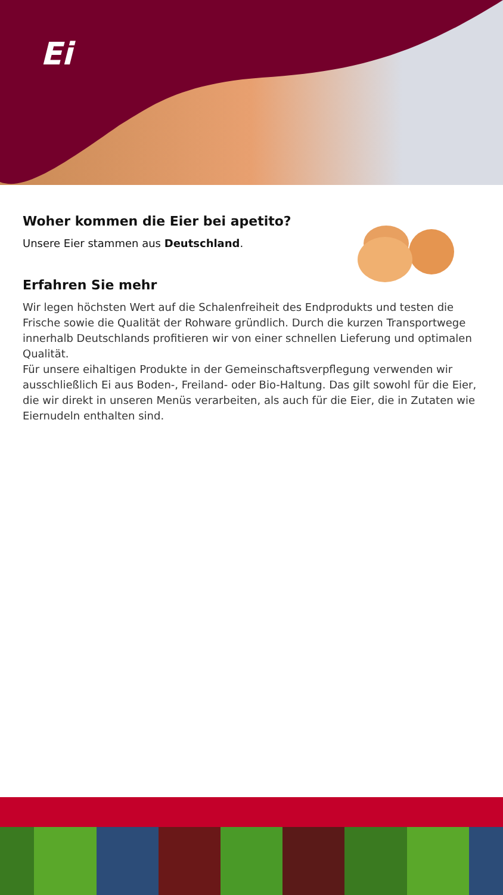Ei
Woher kommen die Eier bei apetito?
Unsere Eier stammen aus Deutschland.
Erfahren Sie mehr
Wir legen höchsten Wert auf die Schalenfreiheit des Endprodukts und testen die Frische sowie die Qualität der Rohware gründlich. Durch die kurzen Transportwege innerhalb Deutschlands profitieren wir von einer schnellen Lieferung und optimalen Qualität.
Für unsere eihaltigen Produkte in der Gemeinschaftsverpflegung verwenden wir ausschließlich Ei aus Boden-, Freiland- oder Bio-Haltung. Das gilt sowohl für die Eier, die wir direkt in unseren Menüs verarbeiten, als auch für die Eier, die in Zutaten wie Eiernudeln enthalten sind.